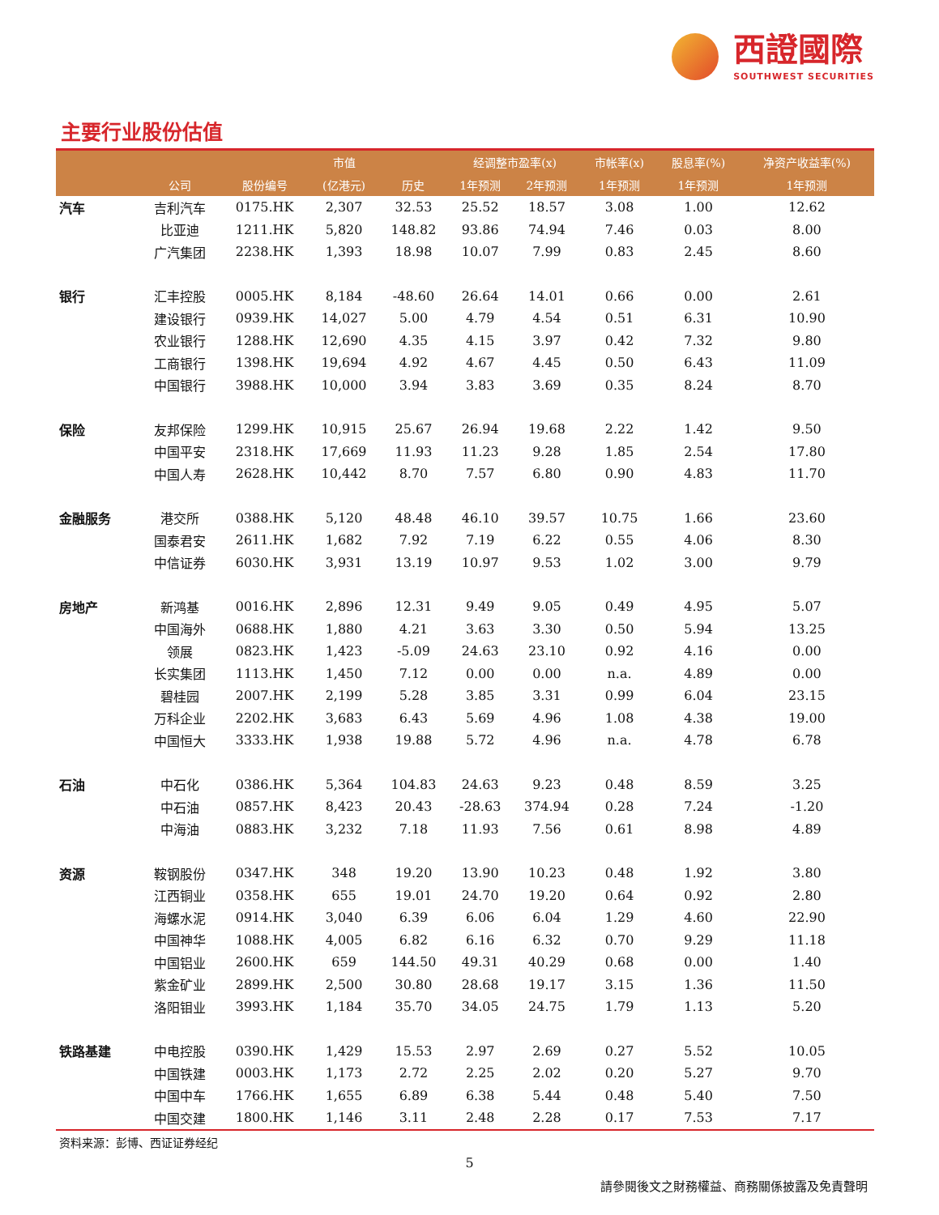西證國際
SOUTHWEST SECURITIES
主要行业股份估值
| | | | 市值 | | 经调整市盈率(x) | | 市帐率(x) | 股息率(%) | 净资产收益率(%) |
| --- | --- | --- | --- | --- | --- | --- | --- | --- | --- |
| | 公司 | 股份编号 | (亿港元) | 历史 | 1年预测 | 2年预测 | 1年预测 | 1年预测 | 1年预测 |
| 汽车 | 吉利汽车 | 0175.HK | 2,307 | 32.53 | 25.52 | 18.57 | 3.08 | 1.00 | 12.62 |
| | 比亚迪 | 1211.HK | 5,820 | 148.82 | 93.86 | 74.94 | 7.46 | 0.03 | 8.00 |
| | 广汽集团 | 2238.HK | 1,393 | 18.98 | 10.07 | 7.99 | 0.83 | 2.45 | 8.60 |
| 银行 | 汇丰控股 | 0005.HK | 8,184 | -48.60 | 26.64 | 14.01 | 0.66 | 0.00 | 2.61 |
| | 建设银行 | 0939.HK | 14,027 | 5.00 | 4.79 | 4.54 | 0.51 | 6.31 | 10.90 |
| | 农业银行 | 1288.HK | 12,690 | 4.35 | 4.15 | 3.97 | 0.42 | 7.32 | 9.80 |
| | 工商银行 | 1398.HK | 19,694 | 4.92 | 4.67 | 4.45 | 0.50 | 6.43 | 11.09 |
| | 中国银行 | 3988.HK | 10,000 | 3.94 | 3.83 | 3.69 | 0.35 | 8.24 | 8.70 |
| 保险 | 友邦保险 | 1299.HK | 10,915 | 25.67 | 26.94 | 19.68 | 2.22 | 1.42 | 9.50 |
| | 中国平安 | 2318.HK | 17,669 | 11.93 | 11.23 | 9.28 | 1.85 | 2.54 | 17.80 |
| | 中国人寿 | 2628.HK | 10,442 | 8.70 | 7.57 | 6.80 | 0.90 | 4.83 | 11.70 |
| 金融服务 | 港交所 | 0388.HK | 5,120 | 48.48 | 46.10 | 39.57 | 10.75 | 1.66 | 23.60 |
| | 国泰君安 | 2611.HK | 1,682 | 7.92 | 7.19 | 6.22 | 0.55 | 4.06 | 8.30 |
| | 中信证券 | 6030.HK | 3,931 | 13.19 | 10.97 | 9.53 | 1.02 | 3.00 | 9.79 |
| 房地产 | 新鸿基 | 0016.HK | 2,896 | 12.31 | 9.49 | 9.05 | 0.49 | 4.95 | 5.07 |
| | 中国海外 | 0688.HK | 1,880 | 4.21 | 3.63 | 3.30 | 0.50 | 5.94 | 13.25 |
| | 领展 | 0823.HK | 1,423 | -5.09 | 24.63 | 23.10 | 0.92 | 4.16 | 0.00 |
| | 长实集团 | 1113.HK | 1,450 | 7.12 | 0.00 | 0.00 | n.a. | 4.89 | 0.00 |
| | 碧桂园 | 2007.HK | 2,199 | 5.28 | 3.85 | 3.31 | 0.99 | 6.04 | 23.15 |
| | 万科企业 | 2202.HK | 3,683 | 6.43 | 5.69 | 4.96 | 1.08 | 4.38 | 19.00 |
| | 中国恒大 | 3333.HK | 1,938 | 19.88 | 5.72 | 4.96 | n.a. | 4.78 | 6.78 |
| 石油 | 中石化 | 0386.HK | 5,364 | 104.83 | 24.63 | 9.23 | 0.48 | 8.59 | 3.25 |
| | 中石油 | 0857.HK | 8,423 | 20.43 | -28.63 | 374.94 | 0.28 | 7.24 | -1.20 |
| | 中海油 | 0883.HK | 3,232 | 7.18 | 11.93 | 7.56 | 0.61 | 8.98 | 4.89 |
| 资源 | 鞍钢股份 | 0347.HK | 348 | 19.20 | 13.90 | 10.23 | 0.48 | 1.92 | 3.80 |
| | 江西铜业 | 0358.HK | 655 | 19.01 | 24.70 | 19.20 | 0.64 | 0.92 | 2.80 |
| | 海螺水泥 | 0914.HK | 3,040 | 6.39 | 6.06 | 6.04 | 1.29 | 4.60 | 22.90 |
| | 中国神华 | 1088.HK | 4,005 | 6.82 | 6.16 | 6.32 | 0.70 | 9.29 | 11.18 |
| | 中国铝业 | 2600.HK | 659 | 144.50 | 49.31 | 40.29 | 0.68 | 0.00 | 1.40 |
| | 紫金矿业 | 2899.HK | 2,500 | 30.80 | 28.68 | 19.17 | 3.15 | 1.36 | 11.50 |
| | 洛阳钼业 | 3993.HK | 1,184 | 35.70 | 34.05 | 24.75 | 1.79 | 1.13 | 5.20 |
| 铁路基建 | 中电控股 | 0390.HK | 1,429 | 15.53 | 2.97 | 2.69 | 0.27 | 5.52 | 10.05 |
| | 中国铁建 | 0003.HK | 1,173 | 2.72 | 2.25 | 2.02 | 0.20 | 5.27 | 9.70 |
| | 中国中车 | 1766.HK | 1,655 | 6.89 | 6.38 | 5.44 | 0.48 | 5.40 | 7.50 |
| | 中国交建 | 1800.HK | 1,146 | 3.11 | 2.48 | 2.28 | 0.17 | 7.53 | 7.17 |
资料来源：彭博、西证证券经纪
5
請參閱後文之財務權益、商務關係披露及免責聲明